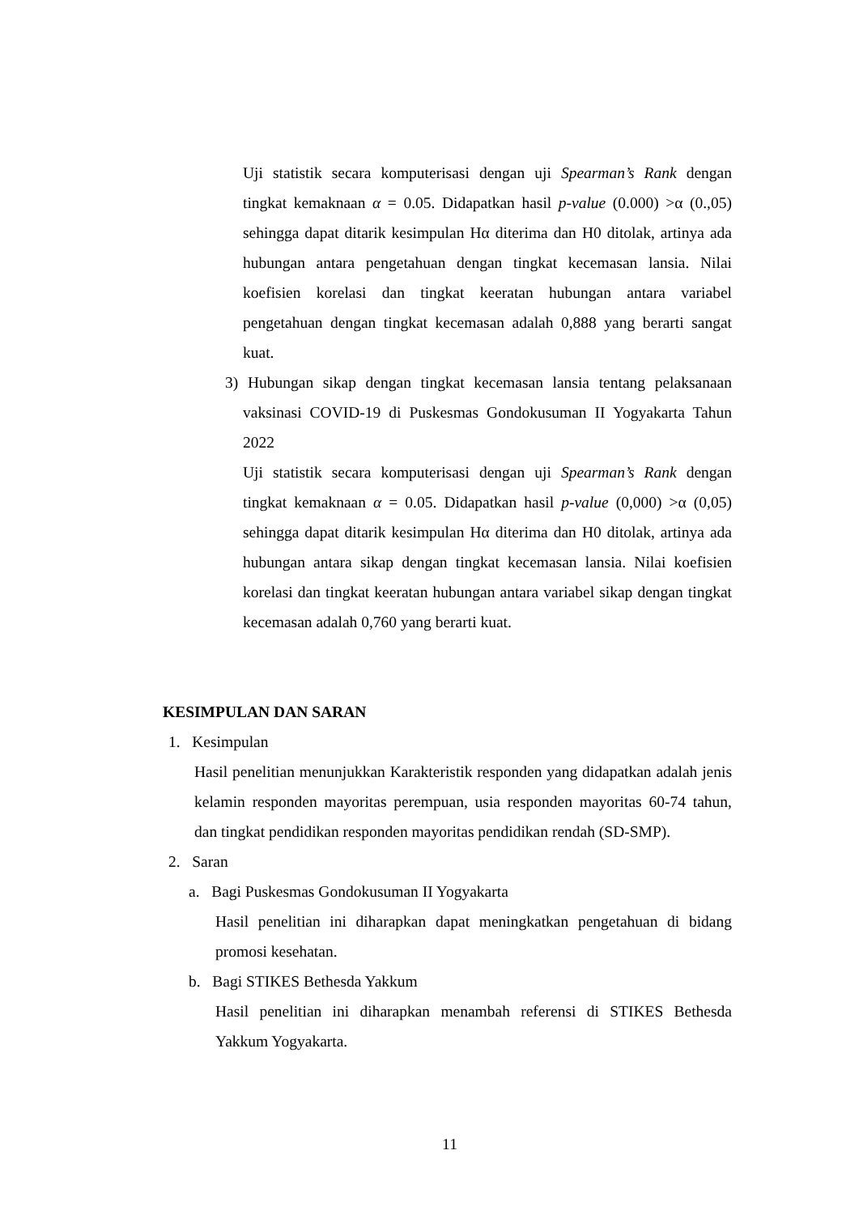Uji statistik secara komputerisasi dengan uji Spearman’s Rank dengan tingkat kemaknaan α = 0.05. Didapatkan hasil p-value (0.000) >α (0.,05) sehingga dapat ditarik kesimpulan Hα diterima dan H0 ditolak, artinya ada hubungan antara pengetahuan dengan tingkat kecemasan lansia. Nilai koefisien korelasi dan tingkat keeratan hubungan antara variabel pengetahuan dengan tingkat kecemasan adalah 0,888 yang berarti sangat kuat.
3) Hubungan sikap dengan tingkat kecemasan lansia tentang pelaksanaan vaksinasi COVID-19 di Puskesmas Gondokusuman II Yogyakarta Tahun 2022
Uji statistik secara komputerisasi dengan uji Spearman’s Rank dengan tingkat kemaknaan α = 0.05. Didapatkan hasil p-value (0,000) >α (0,05) sehingga dapat ditarik kesimpulan Hα diterima dan H0 ditolak, artinya ada hubungan antara sikap dengan tingkat kecemasan lansia. Nilai koefisien korelasi dan tingkat keeratan hubungan antara variabel sikap dengan tingkat kecemasan adalah 0,760 yang berarti kuat.
KESIMPULAN DAN SARAN
1. Kesimpulan
Hasil penelitian menunjukkan Karakteristik responden yang didapatkan adalah jenis kelamin responden mayoritas perempuan, usia responden mayoritas 60-74 tahun, dan tingkat pendidikan responden mayoritas pendidikan rendah (SD-SMP).
2. Saran
a. Bagi Puskesmas Gondokusuman II Yogyakarta
Hasil penelitian ini diharapkan dapat meningkatkan pengetahuan di bidang promosi kesehatan.
b. Bagi STIKES Bethesda Yakkum
Hasil penelitian ini diharapkan menambah referensi di STIKES Bethesda Yakkum Yogyakarta.
11